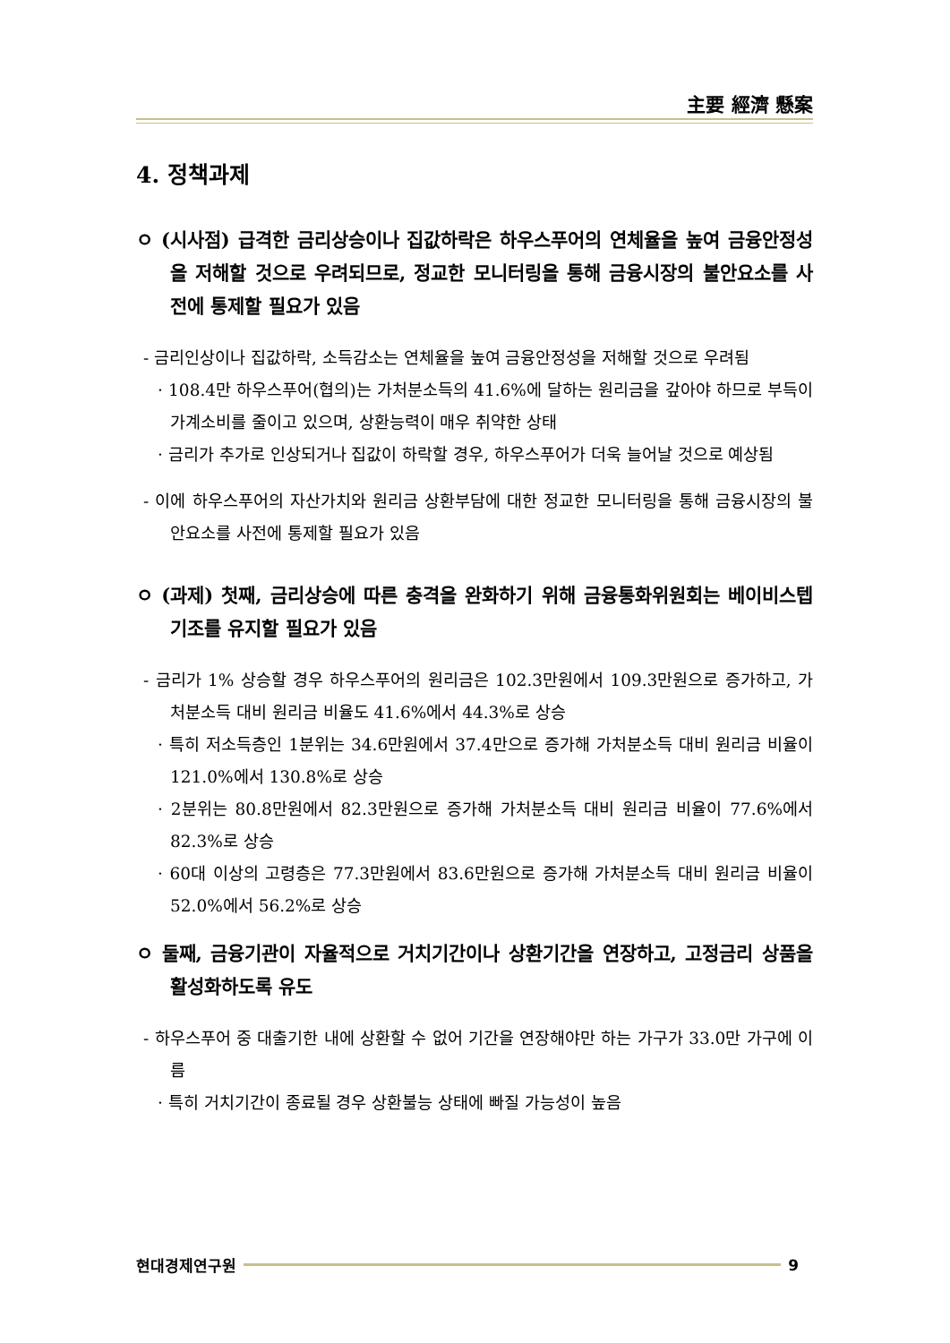主要 經濟 懸案
4. 정책과제
ㅇ (시사점) 급격한 금리상승이나 집값하락은 하우스푸어의 연체율을 높여 금융안정성을 저해할 것으로 우려되므로, 정교한 모니터링을 통해 금융시장의 불안요소를 사전에 통제할 필요가 있음
- 금리인상이나 집값하락, 소득감소는 연체율을 높여 금융안정성을 저해할 것으로 우려됨
· 108.4만 하우스푸어(협의)는 가처분소득의 41.6%에 달하는 원리금을 갚아야 하므로 부득이 가계소비를 줄이고 있으며, 상환능력이 매우 취약한 상태
· 금리가 추가로 인상되거나 집값이 하락할 경우, 하우스푸어가 더욱 늘어날 것으로 예상됨
- 이에 하우스푸어의 자산가치와 원리금 상환부담에 대한 정교한 모니터링을 통해 금융시장의 불안요소를 사전에 통제할 필요가 있음
ㅇ (과제) 첫째, 금리상승에 따른 충격을 완화하기 위해 금융통화위원회는 베이비스텝 기조를 유지할 필요가 있음
- 금리가 1% 상승할 경우 하우스푸어의 원리금은 102.3만원에서 109.3만원으로 증가하고, 가처분소득 대비 원리금 비율도 41.6%에서 44.3%로 상승
· 특히 저소득층인 1분위는 34.6만원에서 37.4만으로 증가해 가처분소득 대비 원리금 비율이 121.0%에서 130.8%로 상승
· 2분위는 80.8만원에서 82.3만원으로 증가해 가처분소득 대비 원리금 비율이 77.6%에서 82.3%로 상승
· 60대 이상의 고령층은 77.3만원에서 83.6만원으로 증가해 가처분소득 대비 원리금 비율이 52.0%에서 56.2%로 상승
ㅇ 둘째, 금융기관이 자율적으로 거치기간이나 상환기간을 연장하고, 고정금리 상품을 활성화하도록 유도
- 하우스푸어 중 대출기한 내에 상환할 수 없어 기간을 연장해야만 하는 가구가 33.0만 가구에 이름
· 특히 거치기간이 종료될 경우 상환불능 상태에 빠질 가능성이 높음
현대경제연구원 9